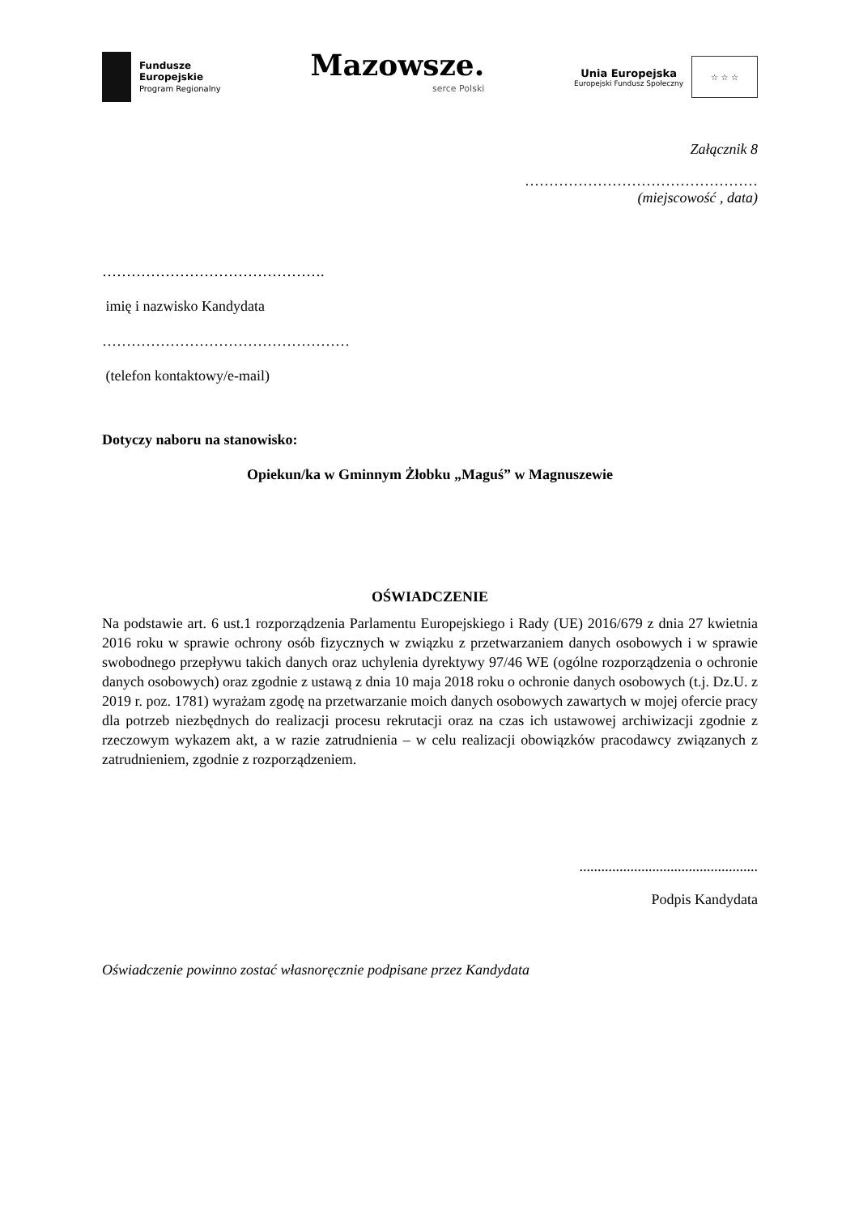Fundusze
Europejskie
Program Regionalny
Mazowsze.
serce Polski
Unia Europejska
Europejski Fundusz Społeczny
☆ ☆ ☆
Załącznik 8
…………………………………………
(miejscowość , data)
……………………………………….
imię i nazwisko Kandydata
……………………………………………
(telefon kontaktowy/e-mail)
Dotyczy naboru na stanowisko:
Opiekun/ka w Gminnym Żłobku „Maguś” w Magnuszewie
OŚWIADCZENIE
Na podstawie art. 6 ust.1 rozporządzenia Parlamentu Europejskiego i Rady (UE) 2016/679 z dnia 27 kwietnia 2016 roku w sprawie ochrony osób fizycznych w związku z przetwarzaniem danych osobowych i w sprawie swobodnego przepływu takich danych oraz uchylenia dyrektywy 97/46 WE (ogólne rozporządzenia o ochronie danych osobowych) oraz zgodnie z ustawą z dnia 10 maja 2018 roku o ochronie danych osobowych (t.j. Dz.U. z 2019 r. poz. 1781) wyrażam zgodę na przetwarzanie moich danych osobowych zawartych w mojej ofercie pracy dla potrzeb niezbędnych do realizacji procesu rekrutacji oraz na czas ich ustawowej archiwizacji zgodnie z rzeczowym wykazem akt, a w razie zatrudnienia – w celu realizacji obowiązków pracodawcy związanych z zatrudnieniem, zgodnie z rozporządzeniem.
.................................................
Podpis Kandydata
Oświadczenie powinno zostać własnoręcznie podpisane przez Kandydata